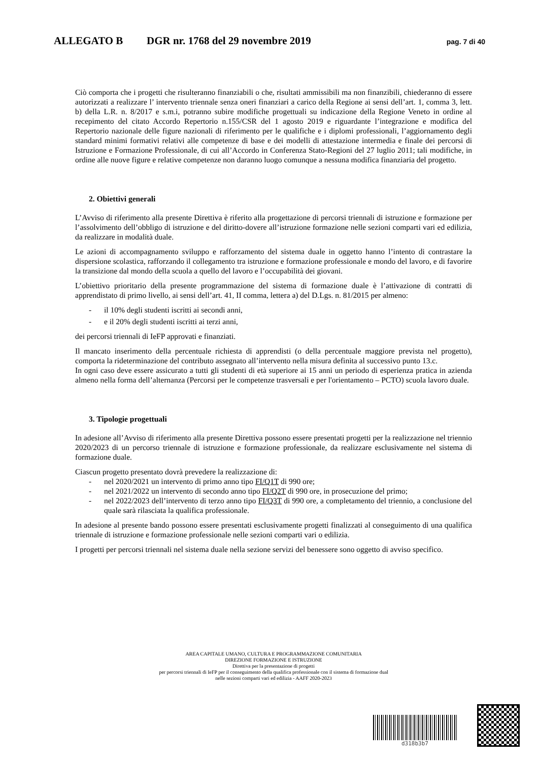ALLEGATO B DGR nr. 1768 del 29 novembre 2019 pag. 7 di 40
Ciò comporta che i progetti che risulteranno finanziabili o che, risultati ammissibili ma non finanzibili, chiederanno di essere autorizzati a realizzare l’ intervento triennale senza oneri finanziari a carico della Regione ai sensi dell’art. 1, comma 3, lett. b) della L.R. n. 8/2017 e s.m.i, potranno subire modifiche progettuali su indicazione della Regione Veneto in ordine al recepimento del citato Accordo Repertorio n.155/CSR del 1 agosto 2019 e riguardante l’integrazione e modifica del Repertorio nazionale delle figure nazionali di riferimento per le qualifiche e i diplomi professionali, l’aggiornamento degli standard minimi formativi relativi alle competenze di base e dei modelli di attestazione intermedia e finale dei percorsi di Istruzione e Formazione Professionale, di cui all’Accordo in Conferenza Stato-Regioni del 27 luglio 2011; tali modifiche, in ordine alle nuove figure e relative competenze non daranno luogo comunque a nessuna modifica finanziaria del progetto.
2. Obiettivi generali
L’Avviso di riferimento alla presente Direttiva è riferito alla progettazione di percorsi triennali di istruzione e formazione per l’assolvimento dell’obbligo di istruzione e del diritto-dovere all’istruzione formazione nelle sezioni comparti vari ed edilizia, da realizzare in modalità duale.
Le azioni di accompagnamento sviluppo e rafforzamento del sistema duale in oggetto hanno l’intento di contrastare la dispersione scolastica, rafforzando il collegamento tra istruzione e formazione professionale e mondo del lavoro, e di favorire la transizione dal mondo della scuola a quello del lavoro e l’occupabilità dei giovani.
L’obiettivo prioritario della presente programmazione del sistema di formazione duale è l’attivazione di contratti di apprendistato di primo livello, ai sensi dell’art. 41, II comma, lettera a) del D.Lgs. n. 81/2015 per almeno:
- il 10% degli studenti iscritti ai secondi anni,
- e il 20% degli studenti iscritti ai terzi anni,
dei percorsi triennali di IeFP approvati e finanziati.
Il mancato inserimento della percentuale richiesta di apprendisti (o della percentuale maggiore prevista nel progetto), comporta la rideterminazione del contributo assegnato all’intervento nella misura definita al successivo punto 13.c.
In ogni caso deve essere assicurato a tutti gli studenti di età superiore ai 15 anni un periodo di esperienza pratica in azienda almeno nella forma dell’alternanza (Percorsi per le competenze trasversali e per l'orientamento – PCTO) scuola lavoro duale.
3. Tipologie progettuali
In adesione all’Avviso di riferimento alla presente Direttiva possono essere presentati progetti per la realizzazione nel triennio 2020/2023 di un percorso triennale di istruzione e formazione professionale, da realizzare esclusivamente nel sistema di formazione duale.
Ciascun progetto presentato dovrà prevedere la realizzazione di:
- nel 2020/2021 un intervento di primo anno tipo FI/Q1T di 990 ore;
- nel 2021/2022 un intervento di secondo anno tipo FI/Q2T di 990 ore, in prosecuzione del primo;
- nel 2022/2023 dell’intervento di terzo anno tipo FI/Q3T di 990 ore, a completamento del triennio, a conclusione del quale sarà rilasciata la qualifica professionale.
In adesione al presente bando possono essere presentati esclusivamente progetti finalizzati al conseguimento di una qualifica triennale di istruzione e formazione professionale nelle sezioni comparti vari o edilizia.
I progetti per percorsi triennali nel sistema duale nella sezione servizi del benessere sono oggetto di avviso specifico.
AREA CAPITALE UMANO, CULTURA E PROGRAMMAZIONE COMUNITARIA
DIREZIONE FORMAZIONE E ISTRUZIONE
Direttiva per la presentazione di progetti
per percorsi triennali di IeFP per il conseguimento della qualifica professionale con il sistema di formazione dual
nelle sezioni comparti vari ed edilizia - AAFF 2020-2023
d318b3b7